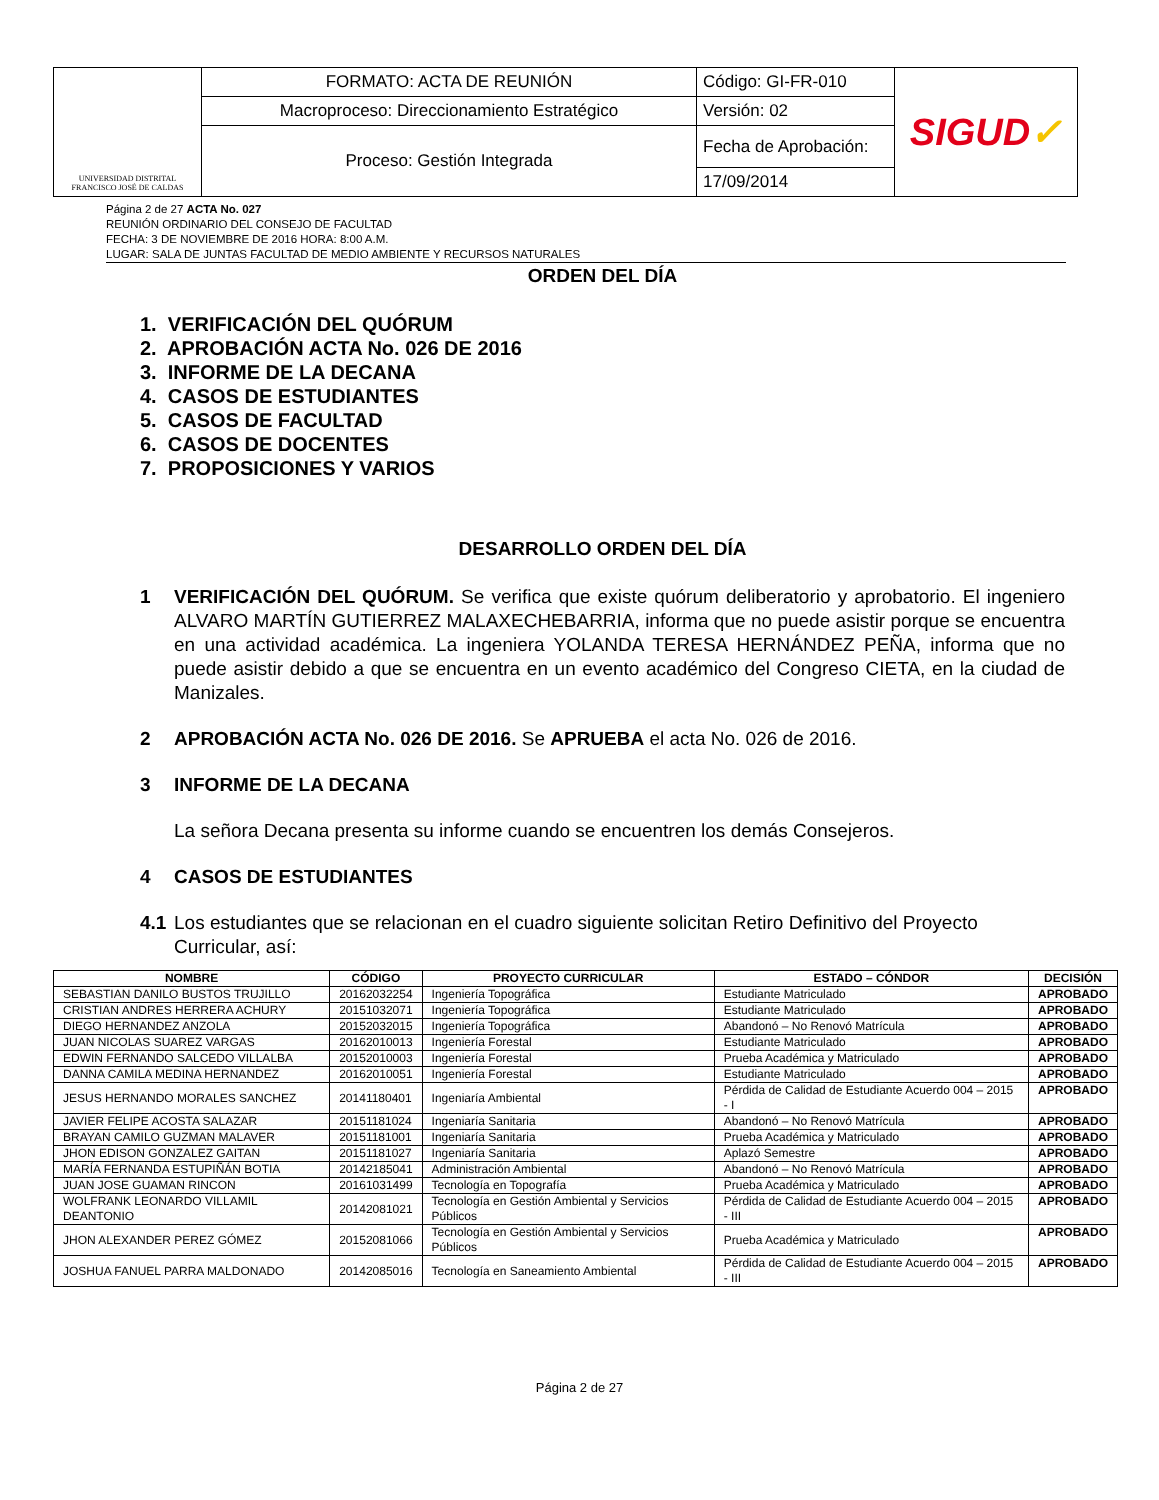| UNIVERSIDAD DISTRITAL FRANCISCO JOSÉ DE CALDAS | FORMATO: ACTA DE REUNIÓN | Código: GI-FR-010 | SIGUD ✓ |
| | Macroproceso: Direccionamiento Estratégico | Versión: 02 | |
| | Proceso: Gestión Integrada | Fecha de Aprobación: | |
| | | 17/09/2014 | |
Página 2 de 27 ACTA No. 027
REUNIÓN ORDINARIO DEL CONSEJO DE FACULTAD
FECHA: 3 DE NOVIEMBRE DE 2016 HORA: 8:00 A.M.
LUGAR: SALA DE JUNTAS FACULTAD DE MEDIO AMBIENTE Y RECURSOS NATURALES
ORDEN DEL DÍA
1. VERIFICACIÓN DEL QUÓRUM
2. APROBACIÓN ACTA No. 026 DE 2016
3. INFORME DE LA DECANA
4. CASOS DE ESTUDIANTES
5. CASOS DE FACULTAD
6. CASOS DE DOCENTES
7. PROPOSICIONES Y VARIOS
DESARROLLO ORDEN DEL DÍA
1 VERIFICACIÓN DEL QUÓRUM. Se verifica que existe quórum deliberatorio y aprobatorio. El ingeniero ALVARO MARTÍN GUTIERREZ MALAXECHEBARRIA, informa que no puede asistir porque se encuentra en una actividad académica. La ingeniera YOLANDA TERESA HERNÁNDEZ PEÑA, informa que no puede asistir debido a que se encuentra en un evento académico del Congreso CIETA, en la ciudad de Manizales.
2 APROBACIÓN ACTA No. 026 DE 2016. Se APRUEBA el acta No. 026 de 2016.
3 INFORME DE LA DECANA
La señora Decana presenta su informe cuando se encuentren los demás Consejeros.
4 CASOS DE ESTUDIANTES
4.1 Los estudiantes que se relacionan en el cuadro siguiente solicitan Retiro Definitivo del Proyecto Curricular, así:
| NOMBRE | CÓDIGO | PROYECTO CURRICULAR | ESTADO – CÓNDOR | DECISIÓN |
| --- | --- | --- | --- | --- |
| SEBASTIAN DANILO BUSTOS TRUJILLO | 20162032254 | Ingeniería Topográfica | Estudiante Matriculado | APROBADO |
| CRISTIAN ANDRES HERRERA ACHURY | 20151032071 | Ingeniería Topográfica | Estudiante Matriculado | APROBADO |
| DIEGO HERNANDEZ ANZOLA | 20152032015 | Ingeniería Topográfica | Abandonó – No Renovó Matrícula | APROBADO |
| JUAN NICOLAS SUAREZ VARGAS | 20162010013 | Ingeniería Forestal | Estudiante Matriculado | APROBADO |
| EDWIN FERNANDO SALCEDO VILLALBA | 20152010003 | Ingeniería Forestal | Prueba Académica y Matriculado | APROBADO |
| DANNA CAMILA MEDINA HERNANDEZ | 20162010051 | Ingeniería Forestal | Estudiante Matriculado | APROBADO |
| JESUS HERNANDO MORALES SANCHEZ | 20141180401 | Ingeniaría Ambiental | Pérdida de Calidad de Estudiante Acuerdo 004 – 2015 - I | APROBADO |
| JAVIER FELIPE ACOSTA SALAZAR | 20151181024 | Ingeniaría Sanitaria | Abandonó – No Renovó Matrícula | APROBADO |
| BRAYAN CAMILO GUZMAN MALAVER | 20151181001 | Ingeniaría Sanitaria | Prueba Académica y Matriculado | APROBADO |
| JHON EDISON GONZALEZ GAITAN | 20151181027 | Ingeniaría Sanitaria | Aplazó Semestre | APROBADO |
| MARÍA FERNANDA ESTUPIÑÁN BOTIA | 20142185041 | Administración Ambiental | Abandonó – No Renovó Matrícula | APROBADO |
| JUAN JOSE GUAMAN RINCON | 20161031499 | Tecnología en Topografía | Prueba Académica y Matriculado | APROBADO |
| WOLFRANK LEONARDO VILLAMIL DEANTONIO | 20142081021 | Tecnología en Gestión Ambiental y Servicios Públicos | Pérdida de Calidad de Estudiante Acuerdo 004 – 2015 - III | APROBADO |
| JHON ALEXANDER PEREZ GÓMEZ | 20152081066 | Tecnología en Gestión Ambiental y Servicios Públicos | Prueba Académica y Matriculado | APROBADO |
| JOSHUA FANUEL PARRA MALDONADO | 20142085016 | Tecnología en Saneamiento Ambiental | Pérdida de Calidad de Estudiante Acuerdo 004 – 2015 - III | APROBADO |
Página 2 de 27